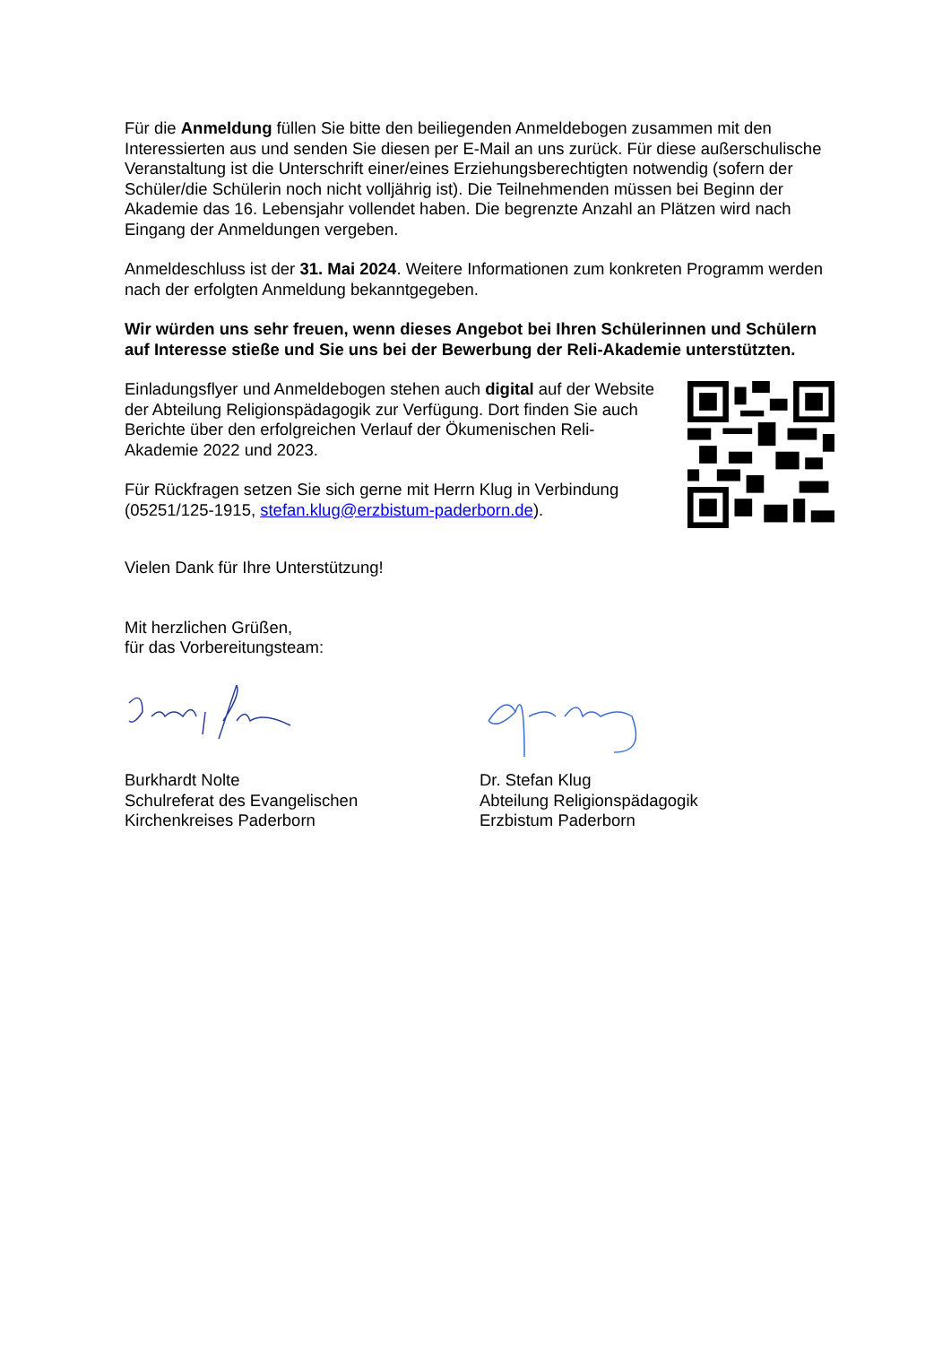Für die Anmeldung füllen Sie bitte den beiliegenden Anmeldebogen zusammen mit den Interessierten aus und senden Sie diesen per E-Mail an uns zurück. Für diese außerschulische Veranstaltung ist die Unterschrift einer/eines Erziehungsberechtigten notwendig (sofern der Schüler/die Schülerin noch nicht volljährig ist). Die Teilnehmenden müssen bei Beginn der Akademie das 16. Lebensjahr vollendet haben. Die begrenzte Anzahl an Plätzen wird nach Eingang der Anmeldungen vergeben.
Anmeldeschluss ist der 31. Mai 2024. Weitere Informationen zum konkreten Programm werden nach der erfolgten Anmeldung bekanntgegeben.
Wir würden uns sehr freuen, wenn dieses Angebot bei Ihren Schülerinnen und Schülern auf Interesse stieße und Sie uns bei der Bewerbung der Reli-Akademie unterstützten.
Einladungsflyer und Anmeldebogen stehen auch digital auf der Website der Abteilung Religionspädagogik zur Verfügung. Dort finden Sie auch Berichte über den erfolgreichen Verlauf der Ökumenischen Reli-Akademie 2022 und 2023.
Für Rückfragen setzen Sie sich gerne mit Herrn Klug in Verbindung (05251/125-1915, stefan.klug@erzbistum-paderborn.de).
Vielen Dank für Ihre Unterstützung!
Mit herzlichen Grüßen,
für das Vorbereitungsteam:
Burkhardt Nolte
Schulreferat des Evangelischen
Kirchenkreises Paderborn
Dr. Stefan Klug
Abteilung Religionspädagogik
Erzbistum Paderborn